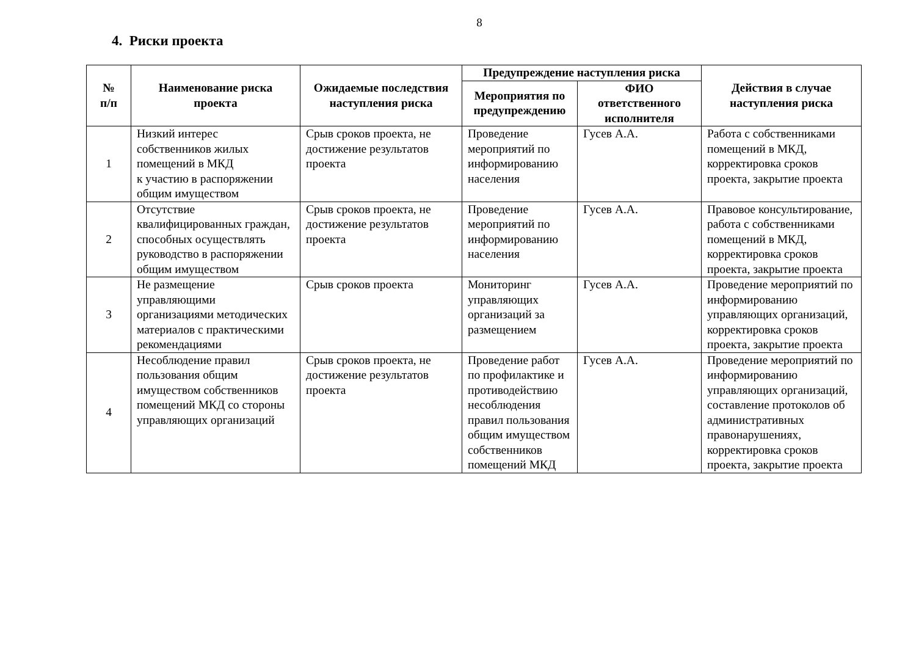8
4. Риски проекта
| № п/п | Наименование риска проекта | Ожидаемые последствия наступления риска | Предупреждение наступления риска | | Действия в случае наступления риска |
| --- | --- | --- | --- | --- | --- |
| | | | Мероприятия по предупреждению | ФИО ответственного исполнителя | |
| 1 | Низкий интерес собственников жилых помещений в МКД к участию в распоряжении общим имуществом | Срыв сроков проекта, не достижение результатов проекта | Проведение мероприятий по информированию населения | Гусев А.А. | Работа с собственниками помещений в МКД, корректировка сроков проекта, закрытие проекта |
| 2 | Отсутствие квалифицированных граждан, способных осуществлять руководство в распоряжении общим имуществом | Срыв сроков проекта, не достижение результатов проекта | Проведение мероприятий по информированию населения | Гусев А.А. | Правовое консультирование, работа с собственниками помещений в МКД, корректировка сроков проекта, закрытие проекта |
| 3 | Не размещение управляющими организациями методических материалов с практическими рекомендациями | Срыв сроков проекта | Мониторинг управляющих организаций за размещением | Гусев А.А. | Проведение мероприятий по информированию управляющих организаций, корректировка сроков проекта, закрытие проекта |
| 4 | Несоблюдение правил пользования общим имуществом собственников помещений МКД со стороны управляющих организаций | Срыв сроков проекта, не достижение результатов проекта | Проведение работ по профилактике и противодействию несоблюдения правил пользования общим имуществом собственников помещений МКД | Гусев А.А. | Проведение мероприятий по информированию управляющих организаций, составление протоколов об административных правонарушениях, корректировка сроков проекта, закрытие проекта |